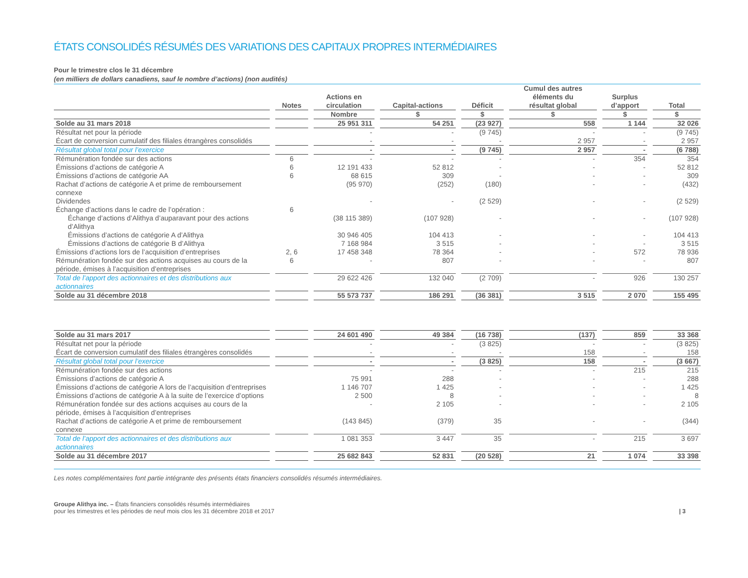ÉTATS CONSOLIDÉS RÉSUMÉS DES VARIATIONS DES CAPITAUX PROPRES INTERMÉDIAIRES
Pour le trimestre clos le 31 décembre
(en milliers de dollars canadiens, sauf le nombre d’actions) (non audités)
| | Notes | Actions en circulation | Capital-actions | Déficit | Cumul des autres éléments du résultat global | Surplus d’apport | Total |
| --- | --- | --- | --- | --- | --- | --- | --- |
| | | Nombre | $ | $ | $ | $ | $ |
| Solde au 31 mars 2018 | | 25 951 311 | 54 251 | (23 927) | 558 | 1 144 | 32 026 |
| Résultat net pour la période | | - | - | (9 745) | - | - | (9 745) |
| Écart de conversion cumulatif des filiales étrangères consolidés | | - | - | - | 2 957 | - | 2 957 |
| Résultat global total pour l’exercice | | - | - | (9 745) | 2 957 | - | (6 788) |
| Rémunération fondée sur des actions | 6 | - | - | - | - | 354 | 354 |
| Émissions d’actions de catégorie A | 6 | 12 191 433 | 52 812 | - | - | - | 52 812 |
| Émissions d’actions de catégorie AA | 6 | 68 615 | 309 | - | - | - | 309 |
| Rachat d’actions de catégorie A et prime de remboursement connexe | | (95 970) | (252) | (180) | - | - | (432) |
| Dividendes | | - | - | (2 529) | - | - | (2 529) |
| Échange d’actions dans le cadre de l’opération : | 6 | | | | | | |
| Échange d’actions d’Alithya d’auparavant pour des actions d’Alithya | | (38 115 389) | (107 928) | - | - | - | (107 928) |
| Émissions d’actions de catégorie A d’Alithya | | 30 946 405 | 104 413 | - | - | - | 104 413 |
| Émissions d’actions de catégorie B d’Alithya | | 7 168 984 | 3 515 | - | - | - | 3 515 |
| Émissions d’actions lors de l’acquisition d’entreprises | 2, 6 | 17 458 348 | 78 364 | - | - | 572 | 78 936 |
| Rémunération fondée sur des actions acquises au cours de la période, émises à l’acquisition d’entreprises | 6 | - | 807 | - | - | - | 807 |
| Total de l’apport des actionnaires et des distributions aux actionnaires | | 29 622 426 | 132 040 | (2 709) | - | 926 | 130 257 |
| Solde au 31 décembre 2018 | | 55 573 737 | 186 291 | (36 381) | 3 515 | 2 070 | 155 495 |
| Solde au 31 mars 2017 | | 24 601 490 | 49 384 | (16 738) | (137) | 859 | 33 368 |
| Résultat net pour la période | | - | - | (3 825) | - | - | (3 825) |
| Écart de conversion cumulatif des filiales étrangères consolidés | | - | - | - | 158 | - | 158 |
| Résultat global total pour l’exercice | | - | - | (3 825) | 158 | - | (3 667) |
| Rémunération fondée sur des actions | | - | - | - | - | 215 | 215 |
| Émissions d’actions de catégorie A | | 75 991 | 288 | - | - | - | 288 |
| Émissions d’actions de catégorie A lors de l’acquisition d’entreprises | | 1 146 707 | 1 425 | - | - | - | 1 425 |
| Émissions d’actions de catégorie A à la suite de l’exercice d’options | | 2 500 | 8 | - | - | - | 8 |
| Rémunération fondée sur des actions acquises au cours de la période, émises à l’acquisition d’entreprises | | - | 2 105 | - | - | - | 2 105 |
| Rachat d’actions de catégorie A et prime de remboursement connexe | | (143 845) | (379) | 35 | - | - | (344) |
| Total de l’apport des actionnaires et des distributions aux actionnaires | | 1 081 353 | 3 447 | 35 | - | 215 | 3 697 |
| Solde au 31 décembre 2017 | | 25 682 843 | 52 831 | (20 528) | 21 | 1 074 | 33 398 |
Les notes complémentaires font partie intégrante des présents états financiers consolidés résumés intermédiaires.
Groupe Alithya inc. – États financiers consolidés résumés intermédiaires
pour les trimestres et les périodes de neuf mois clos les 31 décembre 2018 et 2017
| 3